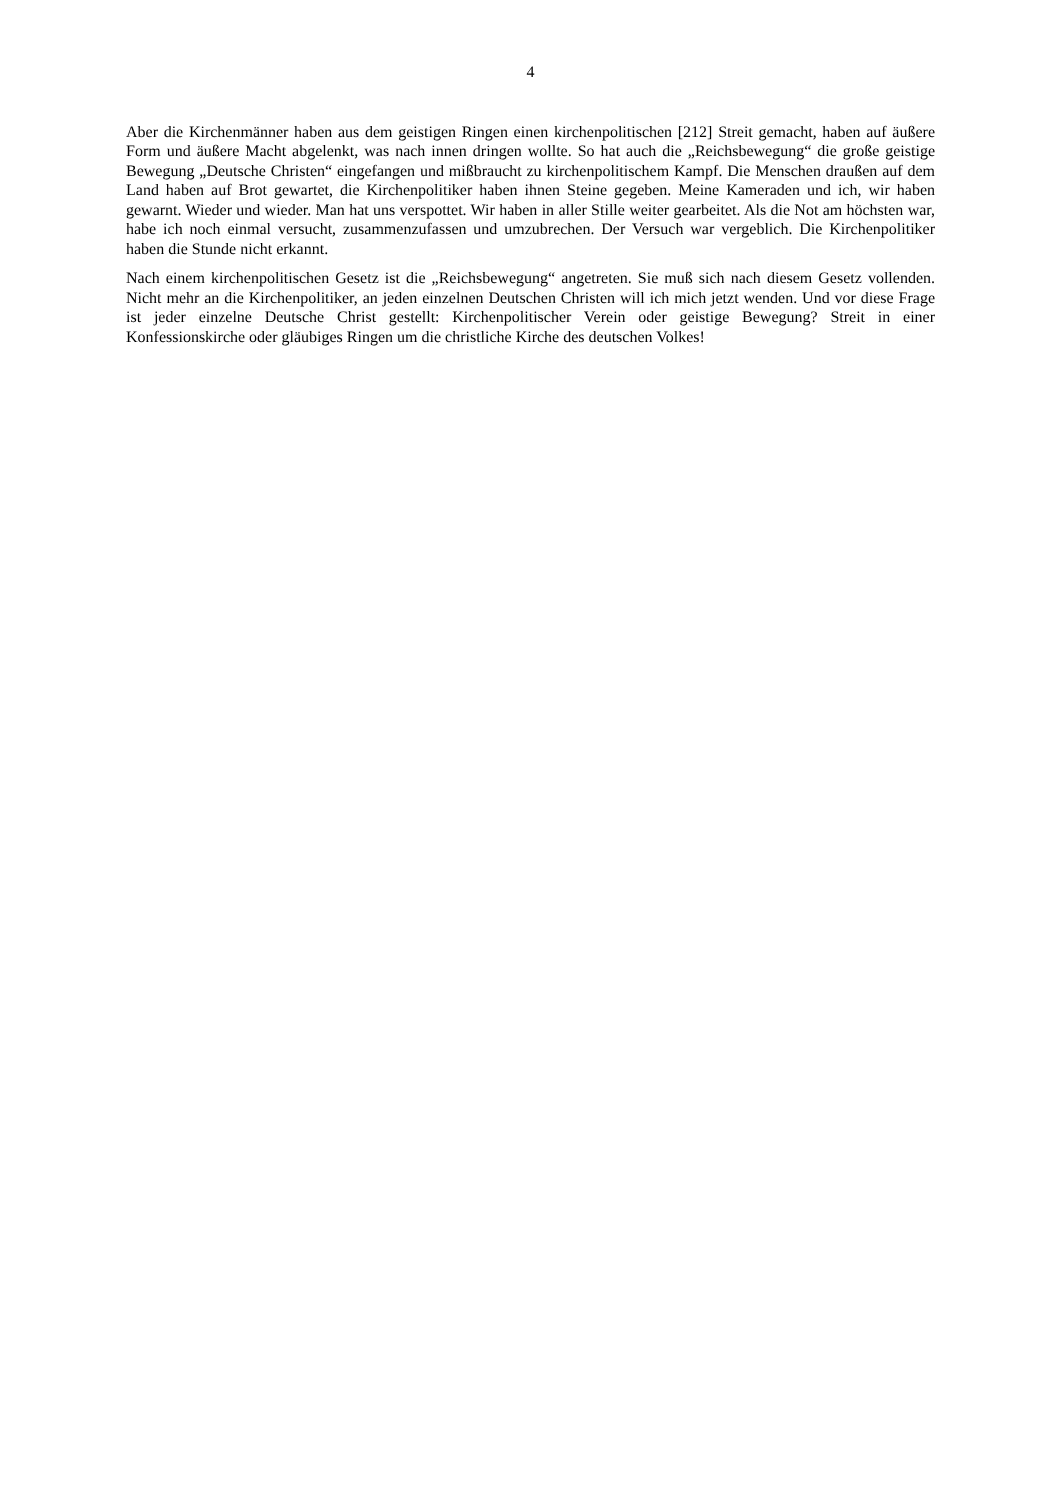4
Aber die Kirchenmänner haben aus dem geistigen Ringen einen kirchenpolitischen [212] Streit gemacht, haben auf äußere Form und äußere Macht abgelenkt, was nach innen dringen wollte. So hat auch die „Reichsbewegung“ die große geistige Bewegung „Deutsche Christen“ eingefangen und mißbraucht zu kirchenpolitischem Kampf. Die Menschen draußen auf dem Land haben auf Brot gewartet, die Kirchenpolitiker haben ihnen Steine gegeben. Meine Kameraden und ich, wir haben gewarnt. Wieder und wieder. Man hat uns verspottet. Wir haben in aller Stille weiter gearbeitet. Als die Not am höchsten war, habe ich noch einmal versucht, zusammenzufassen und umzubrechen. Der Versuch war vergeblich. Die Kirchenpolitiker haben die Stunde nicht erkannt.
Nach einem kirchenpolitischen Gesetz ist die „Reichsbewegung“ angetreten. Sie muß sich nach diesem Gesetz vollenden. Nicht mehr an die Kirchenpolitiker, an jeden einzelnen Deutschen Christen will ich mich jetzt wenden. Und vor diese Frage ist jeder einzelne Deutsche Christ gestellt: Kirchenpolitischer Verein oder geistige Bewegung? Streit in einer Konfessionskirche oder gläubiges Ringen um die christliche Kirche des deutschen Volkes!